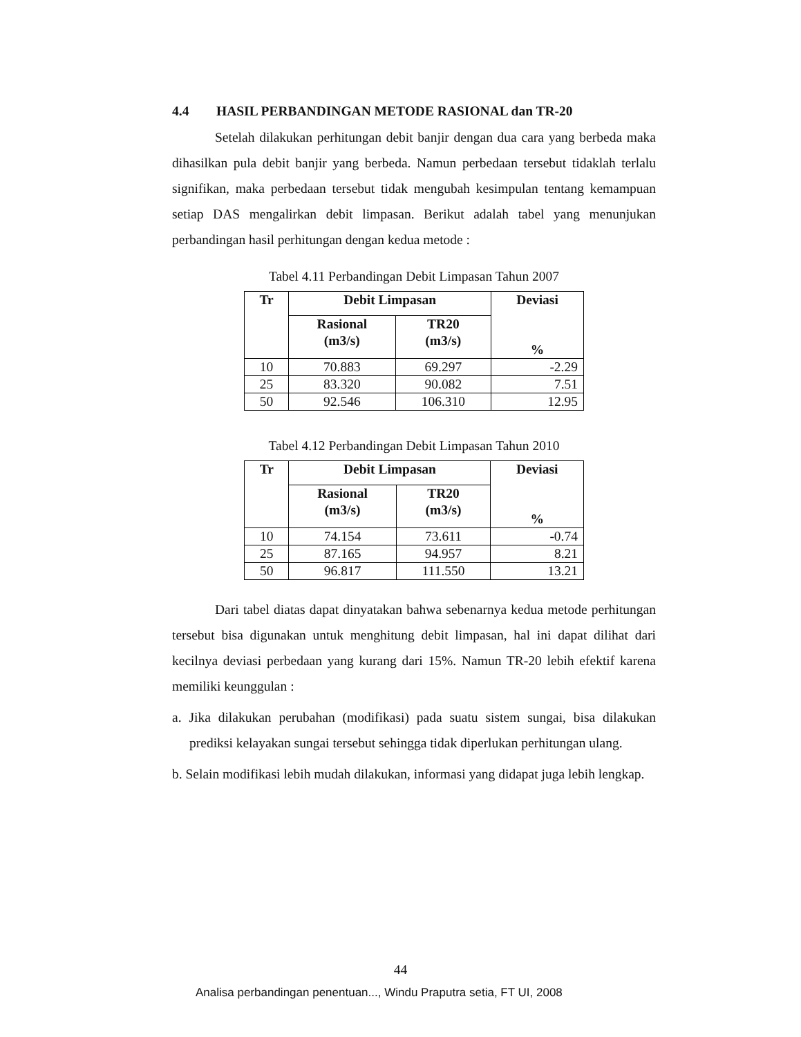4.4 HASIL PERBANDINGAN METODE RASIONAL dan TR-20
Setelah dilakukan perhitungan debit banjir dengan dua cara yang berbeda maka dihasilkan pula debit banjir yang berbeda. Namun perbedaan tersebut tidaklah terlalu signifikan, maka perbedaan tersebut tidak mengubah kesimpulan tentang kemampuan setiap DAS mengalirkan debit limpasan. Berikut adalah tabel yang menunjukan perbandingan hasil perhitungan dengan kedua metode :
Tabel 4.11 Perbandingan Debit Limpasan Tahun 2007
| Tr | Debit Limpasan | | Deviasi % |
| --- | --- | --- | --- |
| | Rasional (m3/s) | TR20 (m3/s) | |
| 10 | 70.883 | 69.297 | -2.29 |
| 25 | 83.320 | 90.082 | 7.51 |
| 50 | 92.546 | 106.310 | 12.95 |
Tabel 4.12 Perbandingan Debit Limpasan Tahun 2010
| Tr | Debit Limpasan | | Deviasi % |
| --- | --- | --- | --- |
| | Rasional (m3/s) | TR20 (m3/s) | |
| 10 | 74.154 | 73.611 | -0.74 |
| 25 | 87.165 | 94.957 | 8.21 |
| 50 | 96.817 | 111.550 | 13.21 |
Dari tabel diatas dapat dinyatakan bahwa sebenarnya kedua metode perhitungan tersebut bisa digunakan untuk menghitung debit limpasan, hal ini dapat dilihat dari kecilnya deviasi perbedaan yang kurang dari 15%. Namun TR-20 lebih efektif karena memiliki keunggulan :
a. Jika dilakukan perubahan (modifikasi) pada suatu sistem sungai, bisa dilakukan prediksi kelayakan sungai tersebut sehingga tidak diperlukan perhitungan ulang.
b. Selain modifikasi lebih mudah dilakukan, informasi yang didapat juga lebih lengkap.
44
Analisa perbandingan penentuan..., Windu Praputra setia, FT UI, 2008